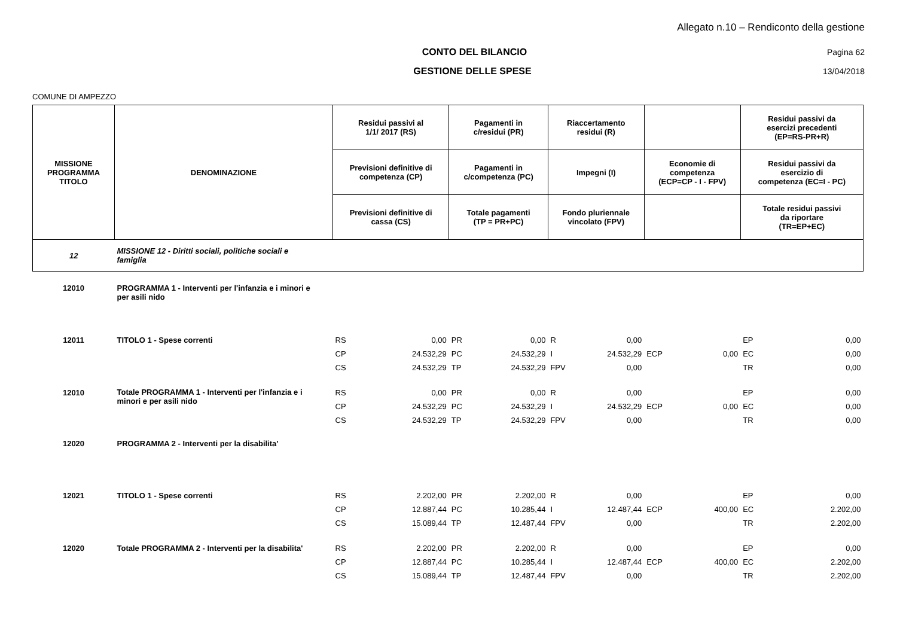Allegato n.10 – Rendiconto della gestione
CONTO DEL BILANCIO Pagina 62
GESTIONE DELLE SPESE 13/04/2018
COMUNE DI AMPEZZO
| MISSIONE PROGRAMMA TITOLO | DENOMINAZIONE | Residui passivi al 1/1/ 2017 (RS) | | Pagamenti in c/residui (PR) | | Riaccertamento residui (R) | | | | Residui passivi da esercizi precedenti (EP=RS-PR+R) | |
| --- | --- | --- | --- | --- | --- | --- | --- | --- | --- | --- | --- |
| | | Previsioni definitive di competenza (CP) | | Pagamenti in c/competenza (PC) | | Impegni (I) | | Economie di competenza (ECP=CP - I - FPV) | | Residui passivi da esercizio di competenza (EC=I - PC) | |
| | | Previsioni definitive di cassa (CS) | | Totale pagamenti (TP = PR+PC) | | Fondo pluriennale vincolato (FPV) | | | | Totale residui passivi da riportare (TR=EP+EC) | |
| 12 | MISSIONE 12 - Diritti sociali, politiche sociali e famiglia | | | | | | | | | | |
| 12010 | PROGRAMMA 1 - Interventi per l'infanzia e i minori e per asili nido | | | | | | | | | | |
| 12011 | TITOLO 1 - Spese correnti | RS | 0,00 | PR | 0,00 | R | 0,00 | | | EP | 0,00 |
| | | CP | 24.532,29 | PC | 24.532,29 | I | 24.532,29 | ECP | 0,00 | EC | 0,00 |
| | | CS | 24.532,29 | TP | 24.532,29 | FPV | 0,00 | | | TR | 0,00 |
| 12010 | Totale PROGRAMMA 1 - Interventi per l'infanzia e i minori e per asili nido | RS | 0,00 | PR | 0,00 | R | 0,00 | | | EP | 0,00 |
| | | CP | 24.532,29 | PC | 24.532,29 | I | 24.532,29 | ECP | 0,00 | EC | 0,00 |
| | | CS | 24.532,29 | TP | 24.532,29 | FPV | 0,00 | | | TR | 0,00 |
| 12020 | PROGRAMMA 2 - Interventi per la disabilita' | | | | | | | | | | |
| 12021 | TITOLO 1 - Spese correnti | RS | 2.202,00 | PR | 2.202,00 | R | 0,00 | | | EP | 0,00 |
| | | CP | 12.887,44 | PC | 10.285,44 | I | 12.487,44 | ECP | 400,00 | EC | 2.202,00 |
| | | CS | 15.089,44 | TP | 12.487,44 | FPV | 0,00 | | | TR | 2.202,00 |
| 12020 | Totale PROGRAMMA 2 - Interventi per la disabilita' | RS | 2.202,00 | PR | 2.202,00 | R | 0,00 | | | EP | 0,00 |
| | | CP | 12.887,44 | PC | 10.285,44 | I | 12.487,44 | ECP | 400,00 | EC | 2.202,00 |
| | | CS | 15.089,44 | TP | 12.487,44 | FPV | 0,00 | | | TR | 2.202,00 |